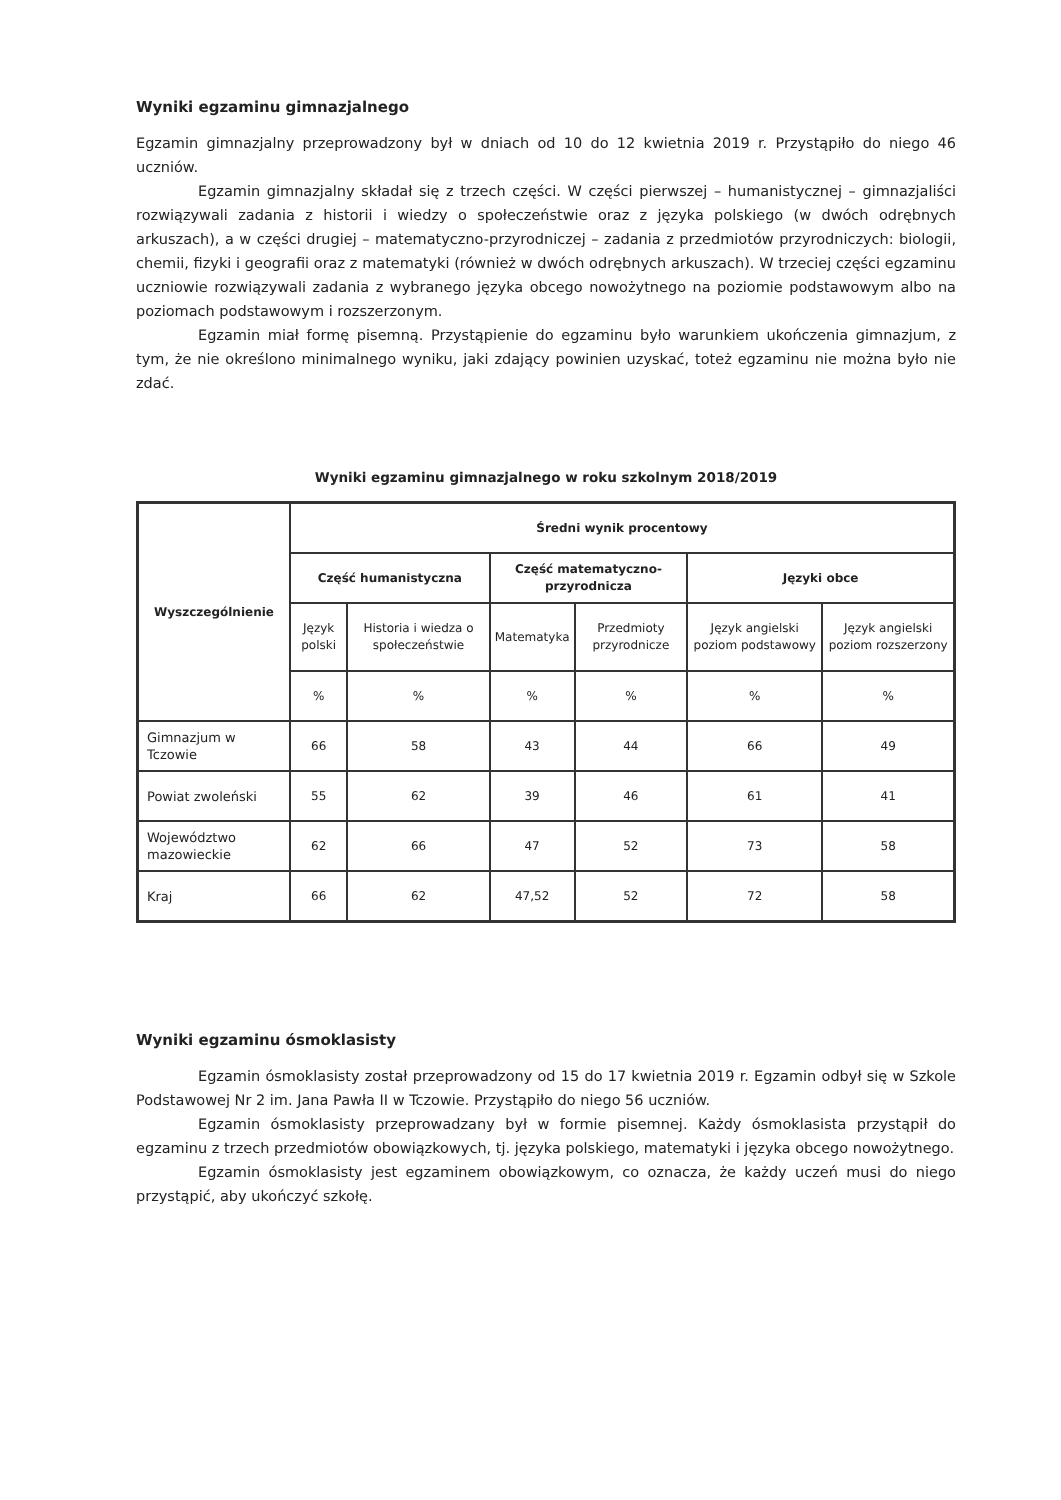Wyniki egzaminu gimnazjalnego
Egzamin gimnazjalny przeprowadzony był w dniach od 10 do 12 kwietnia 2019 r. Przystąpiło do niego 46 uczniów.
Egzamin gimnazjalny składał się z trzech części. W części pierwszej – humanistycznej – gimnazjaliści rozwiązywali zadania z historii i wiedzy o społeczeństwie oraz z języka polskiego (w dwóch odrębnych arkuszach), a w części drugiej – matematyczno-przyrodniczej – zadania z przedmiotów przyrodniczych: biologii, chemii, fizyki i geografii oraz z matematyki (również w dwóch odrębnych arkuszach). W trzeciej części egzaminu uczniowie rozwiązywali zadania z wybranego języka obcego nowożytnego na poziomie podstawowym albo na poziomach podstawowym i rozszerzonym.
Egzamin miał formę pisemną. Przystąpienie do egzaminu było warunkiem ukończenia gimnazjum, z tym, że nie określono minimalnego wyniku, jaki zdający powinien uzyskać, toteż egzaminu nie można było nie zdać.
Wyniki egzaminu gimnazjalnego w roku szkolnym 2018/2019
| Wyszczególnienie | Średni wynik procentowy | | | | | |
| --- | --- | --- | --- | --- | --- | --- |
| | Część humanistyczna | | Część matematyczno-przyrodnicza | | Języki obce | |
| | Język polski | Historia i wiedza o społeczeństwie | Matematyka | Przedmioty przyrodnicze | Język angielski poziom podstawowy | Język angielski poziom rozszerzony |
| | % | % | % | % | % | % |
| Gimnazjum w Tczowie | 66 | 58 | 43 | 44 | 66 | 49 |
| Powiat zwoleński | 55 | 62 | 39 | 46 | 61 | 41 |
| Województwo mazowieckie | 62 | 66 | 47 | 52 | 73 | 58 |
| Kraj | 66 | 62 | 47,52 | 52 | 72 | 58 |
Wyniki egzaminu ósmoklasisty
Egzamin ósmoklasisty został przeprowadzony od 15 do 17 kwietnia 2019 r. Egzamin odbył się w Szkole Podstawowej Nr 2 im. Jana Pawła II w Tczowie. Przystąpiło do niego 56 uczniów.
Egzamin ósmoklasisty przeprowadzany był w formie pisemnej. Każdy ósmoklasista przystąpił do egzaminu z trzech przedmiotów obowiązkowych, tj. języka polskiego, matematyki i języka obcego nowożytnego.
Egzamin ósmoklasisty jest egzaminem obowiązkowym, co oznacza, że każdy uczeń musi do niego przystąpić, aby ukończyć szkołę.